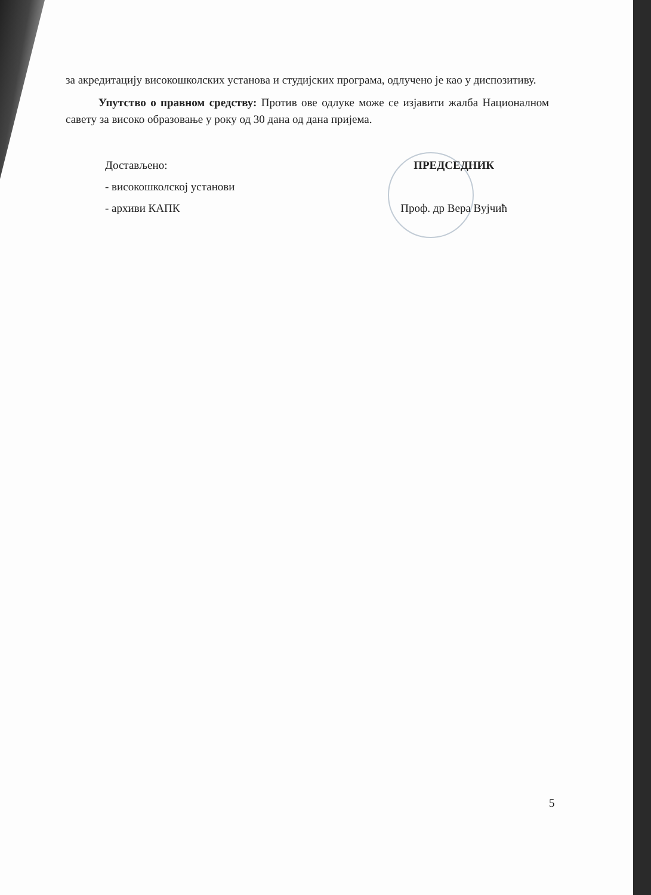за акредитацију високошколских установа и студијских програма, одлучено је као у диспозитиву.
Упутство о правном средству: Против ове одлуке може се изјавити жалба Националном савету за високо образовање у року од 30 дана од дана пријема.
Достављено:
- високошколској установи
- архиви КАПК
ПРЕДСЕДНИК
Проф. др Вера Вујчић
5